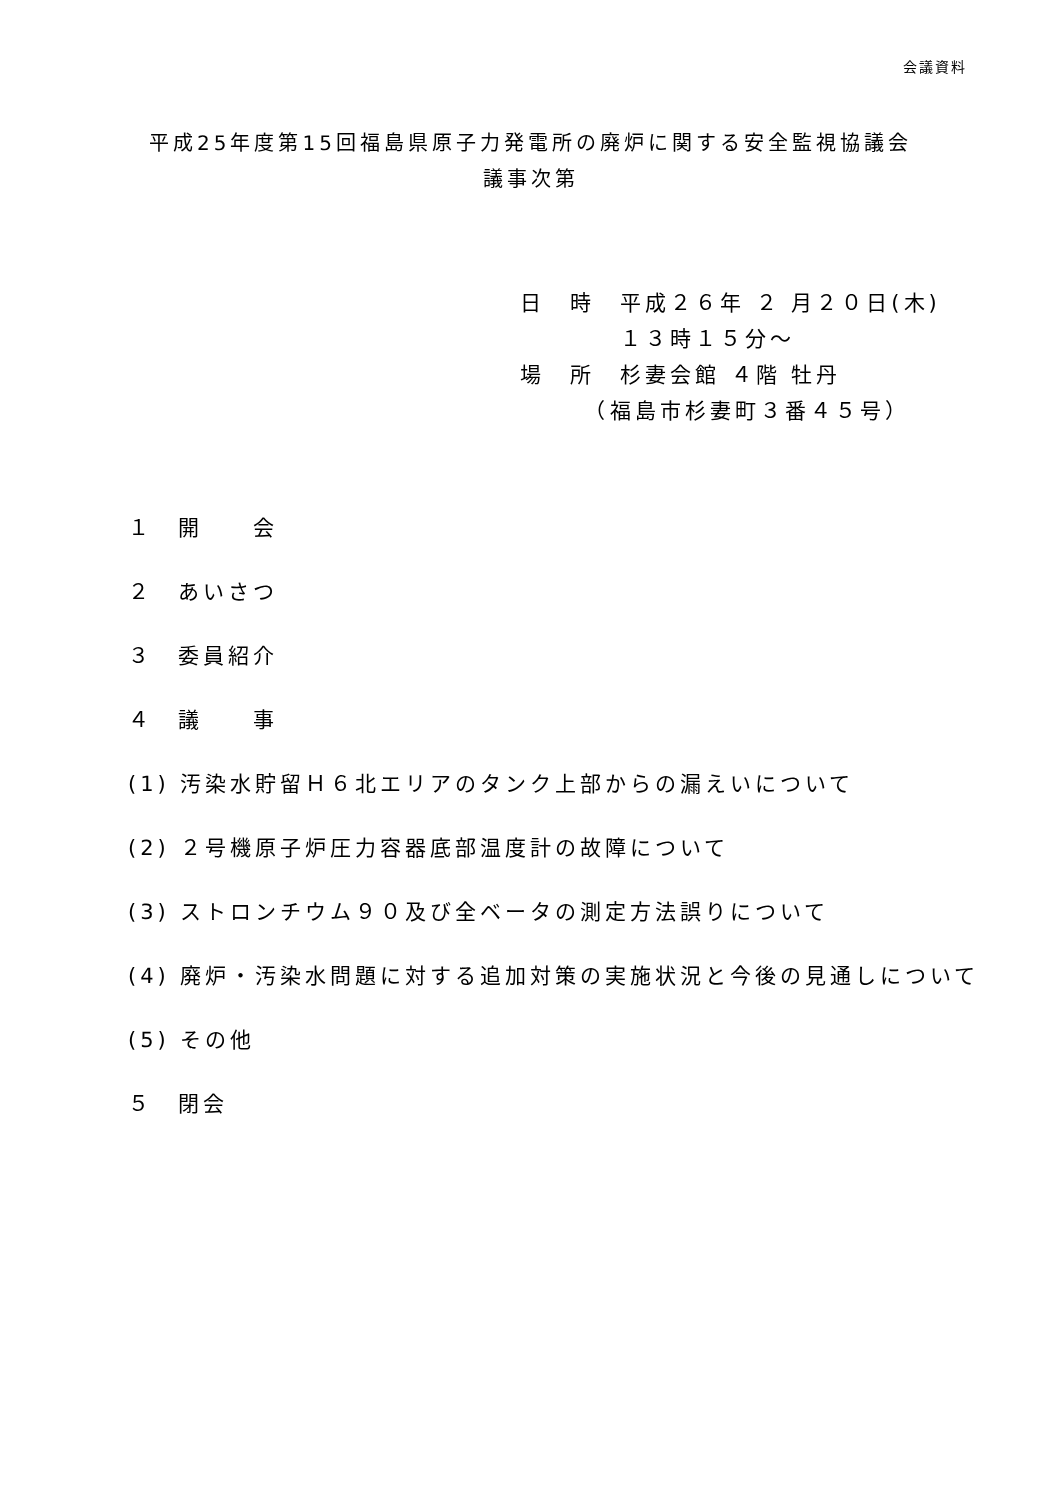会議資料
平成25年度第15回福島県原子力発電所の廃炉に関する安全監視協議会
議事次第
日　時　平成２６年 ２ 月２０日(木)
　　　　１３時１５分～
場　所　杉妻会館 ４階 牡丹
　　　（福島市杉妻町３番４５号）
１　開　　会
２　あいさつ
３　委員紹介
４　議　　事
(1) 汚染水貯留Ｈ６北エリアのタンク上部からの漏えいについて
(2) ２号機原子炉圧力容器底部温度計の故障について
(3) ストロンチウム９０及び全ベータの測定方法誤りについて
(4) 廃炉・汚染水問題に対する追加対策の実施状況と今後の見通しについて
(5) その他
５　閉会